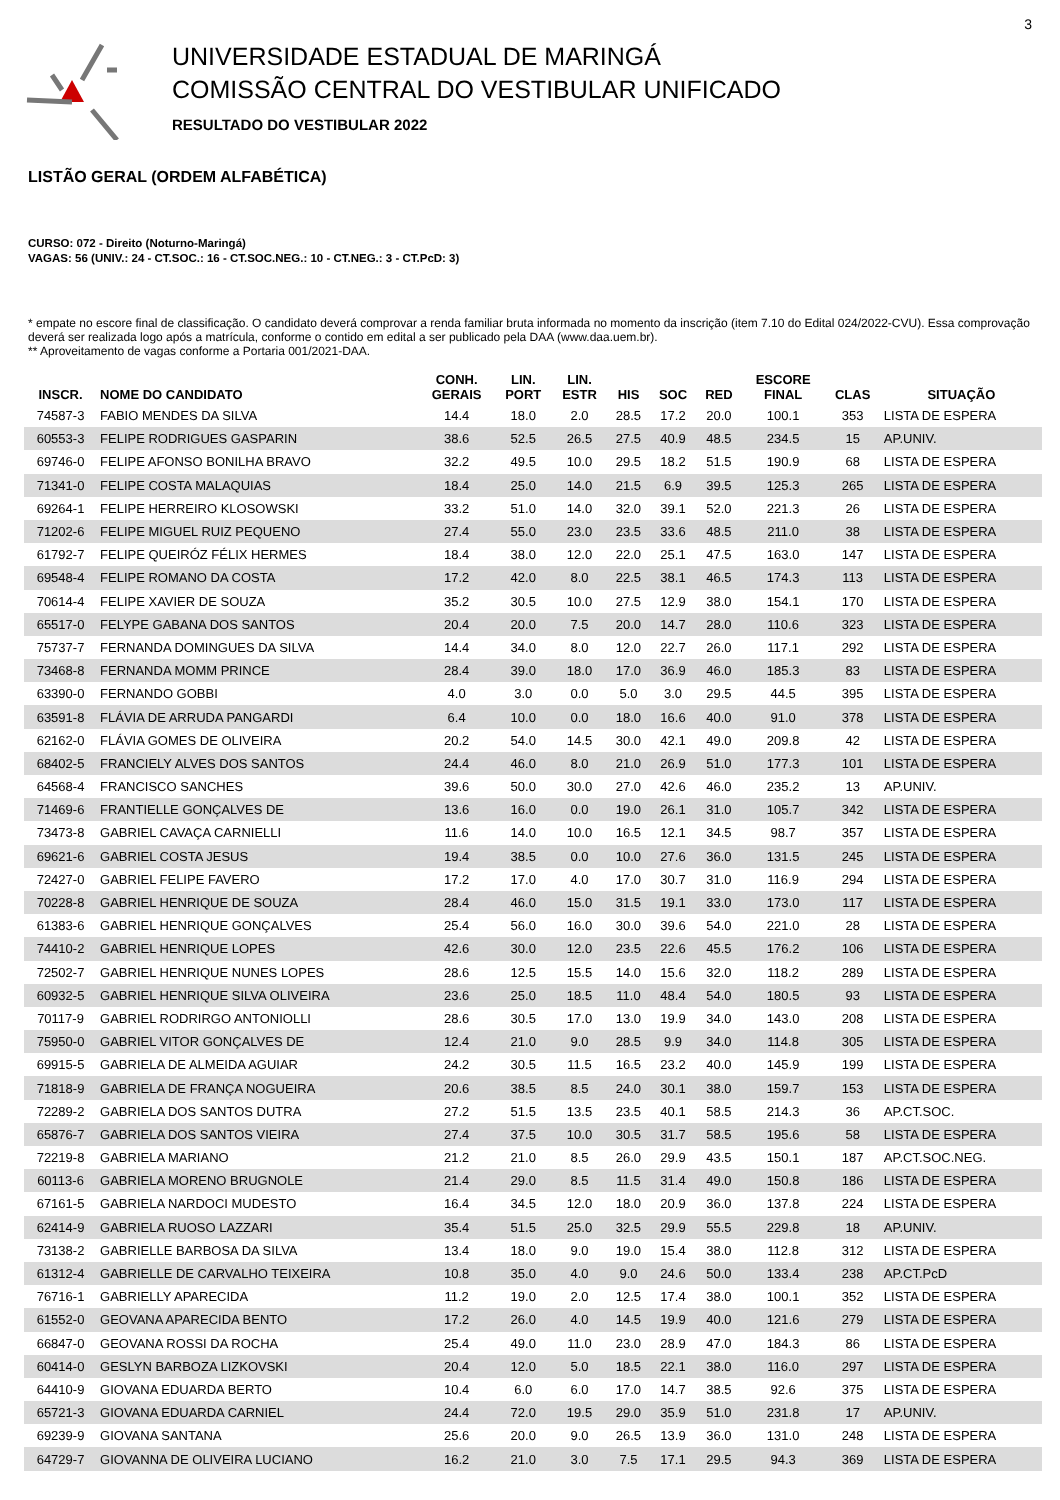3
UNIVERSIDADE ESTADUAL DE MARINGÁ
COMISSÃO CENTRAL DO VESTIBULAR UNIFICADO
RESULTADO DO VESTIBULAR 2022
LISTÃO GERAL (ORDEM ALFABÉTICA)
CURSO: 072 - Direito (Noturno-Maringá)
VAGAS: 56 (UNIV.: 24 - CT.SOC.: 16 - CT.SOC.NEG.: 10 - CT.NEG.: 3 - CT.PcD: 3)
* empate no escore final de classificação. O candidato deverá comprovar a renda familiar bruta informada no momento da inscrição (item 7.10 do Edital 024/2022-CVU). Essa comprovação deverá ser realizada logo após a matrícula, conforme o contido em edital a ser publicado pela DAA (www.daa.uem.br).
** Aproveitamento de vagas conforme a Portaria 001/2021-DAA.
| INSCR. | NOME DO CANDIDATO | CONH. GERAIS | LIN. PORT | LIN. ESTR | HIS | SOC | RED | ESCORE FINAL | CLAS | SITUAÇÃO |
| --- | --- | --- | --- | --- | --- | --- | --- | --- | --- | --- |
| 74587-3 | FABIO MENDES DA SILVA | 14.4 | 18.0 | 2.0 | 28.5 | 17.2 | 20.0 | 100.1 | 353 | LISTA DE ESPERA |
| 60553-3 | FELIPE RODRIGUES GASPARIN | 38.6 | 52.5 | 26.5 | 27.5 | 40.9 | 48.5 | 234.5 | 15 | AP.UNIV. |
| 69746-0 | FELIPE AFONSO BONILHA BRAVO | 32.2 | 49.5 | 10.0 | 29.5 | 18.2 | 51.5 | 190.9 | 68 | LISTA DE ESPERA |
| 71341-0 | FELIPE COSTA MALAQUIAS | 18.4 | 25.0 | 14.0 | 21.5 | 6.9 | 39.5 | 125.3 | 265 | LISTA DE ESPERA |
| 69264-1 | FELIPE HERREIRO KLOSOWSKI | 33.2 | 51.0 | 14.0 | 32.0 | 39.1 | 52.0 | 221.3 | 26 | LISTA DE ESPERA |
| 71202-6 | FELIPE MIGUEL RUIZ PEQUENO | 27.4 | 55.0 | 23.0 | 23.5 | 33.6 | 48.5 | 211.0 | 38 | LISTA DE ESPERA |
| 61792-7 | FELIPE QUEIRÓZ FÉLIX HERMES | 18.4 | 38.0 | 12.0 | 22.0 | 25.1 | 47.5 | 163.0 | 147 | LISTA DE ESPERA |
| 69548-4 | FELIPE ROMANO DA COSTA | 17.2 | 42.0 | 8.0 | 22.5 | 38.1 | 46.5 | 174.3 | 113 | LISTA DE ESPERA |
| 70614-4 | FELIPE XAVIER DE SOUZA | 35.2 | 30.5 | 10.0 | 27.5 | 12.9 | 38.0 | 154.1 | 170 | LISTA DE ESPERA |
| 65517-0 | FELYPE GABANA DOS SANTOS | 20.4 | 20.0 | 7.5 | 20.0 | 14.7 | 28.0 | 110.6 | 323 | LISTA DE ESPERA |
| 75737-7 | FERNANDA DOMINGUES DA SILVA | 14.4 | 34.0 | 8.0 | 12.0 | 22.7 | 26.0 | 117.1 | 292 | LISTA DE ESPERA |
| 73468-8 | FERNANDA MOMM PRINCE | 28.4 | 39.0 | 18.0 | 17.0 | 36.9 | 46.0 | 185.3 | 83 | LISTA DE ESPERA |
| 63390-0 | FERNANDO GOBBI | 4.0 | 3.0 | 0.0 | 5.0 | 3.0 | 29.5 | 44.5 | 395 | LISTA DE ESPERA |
| 63591-8 | FLÁVIA DE ARRUDA PANGARDI | 6.4 | 10.0 | 0.0 | 18.0 | 16.6 | 40.0 | 91.0 | 378 | LISTA DE ESPERA |
| 62162-0 | FLÁVIA GOMES DE OLIVEIRA | 20.2 | 54.0 | 14.5 | 30.0 | 42.1 | 49.0 | 209.8 | 42 | LISTA DE ESPERA |
| 68402-5 | FRANCIELY ALVES DOS SANTOS | 24.4 | 46.0 | 8.0 | 21.0 | 26.9 | 51.0 | 177.3 | 101 | LISTA DE ESPERA |
| 64568-4 | FRANCISCO SANCHES | 39.6 | 50.0 | 30.0 | 27.0 | 42.6 | 46.0 | 235.2 | 13 | AP.UNIV. |
| 71469-6 | FRANTIELLE GONÇALVES DE | 13.6 | 16.0 | 0.0 | 19.0 | 26.1 | 31.0 | 105.7 | 342 | LISTA DE ESPERA |
| 73473-8 | GABRIEL CAVAÇA CARNIELLI | 11.6 | 14.0 | 10.0 | 16.5 | 12.1 | 34.5 | 98.7 | 357 | LISTA DE ESPERA |
| 69621-6 | GABRIEL COSTA JESUS | 19.4 | 38.5 | 0.0 | 10.0 | 27.6 | 36.0 | 131.5 | 245 | LISTA DE ESPERA |
| 72427-0 | GABRIEL FELIPE FAVERO | 17.2 | 17.0 | 4.0 | 17.0 | 30.7 | 31.0 | 116.9 | 294 | LISTA DE ESPERA |
| 70228-8 | GABRIEL HENRIQUE DE SOUZA | 28.4 | 46.0 | 15.0 | 31.5 | 19.1 | 33.0 | 173.0 | 117 | LISTA DE ESPERA |
| 61383-6 | GABRIEL HENRIQUE GONÇALVES | 25.4 | 56.0 | 16.0 | 30.0 | 39.6 | 54.0 | 221.0 | 28 | LISTA DE ESPERA |
| 74410-2 | GABRIEL HENRIQUE LOPES | 42.6 | 30.0 | 12.0 | 23.5 | 22.6 | 45.5 | 176.2 | 106 | LISTA DE ESPERA |
| 72502-7 | GABRIEL HENRIQUE NUNES LOPES | 28.6 | 12.5 | 15.5 | 14.0 | 15.6 | 32.0 | 118.2 | 289 | LISTA DE ESPERA |
| 60932-5 | GABRIEL HENRIQUE SILVA OLIVEIRA | 23.6 | 25.0 | 18.5 | 11.0 | 48.4 | 54.0 | 180.5 | 93 | LISTA DE ESPERA |
| 70117-9 | GABRIEL RODRIRGO ANTONIOLLI | 28.6 | 30.5 | 17.0 | 13.0 | 19.9 | 34.0 | 143.0 | 208 | LISTA DE ESPERA |
| 75950-0 | GABRIEL VITOR GONÇALVES DE | 12.4 | 21.0 | 9.0 | 28.5 | 9.9 | 34.0 | 114.8 | 305 | LISTA DE ESPERA |
| 69915-5 | GABRIELA DE ALMEIDA AGUIAR | 24.2 | 30.5 | 11.5 | 16.5 | 23.2 | 40.0 | 145.9 | 199 | LISTA DE ESPERA |
| 71818-9 | GABRIELA DE FRANÇA NOGUEIRA | 20.6 | 38.5 | 8.5 | 24.0 | 30.1 | 38.0 | 159.7 | 153 | LISTA DE ESPERA |
| 72289-2 | GABRIELA DOS SANTOS DUTRA | 27.2 | 51.5 | 13.5 | 23.5 | 40.1 | 58.5 | 214.3 | 36 | AP.CT.SOC. |
| 65876-7 | GABRIELA DOS SANTOS VIEIRA | 27.4 | 37.5 | 10.0 | 30.5 | 31.7 | 58.5 | 195.6 | 58 | LISTA DE ESPERA |
| 72219-8 | GABRIELA MARIANO | 21.2 | 21.0 | 8.5 | 26.0 | 29.9 | 43.5 | 150.1 | 187 | AP.CT.SOC.NEG. |
| 60113-6 | GABRIELA MORENO BRUGNOLE | 21.4 | 29.0 | 8.5 | 11.5 | 31.4 | 49.0 | 150.8 | 186 | LISTA DE ESPERA |
| 67161-5 | GABRIELA NARDOCI MUDESTO | 16.4 | 34.5 | 12.0 | 18.0 | 20.9 | 36.0 | 137.8 | 224 | LISTA DE ESPERA |
| 62414-9 | GABRIELA RUOSO LAZZARI | 35.4 | 51.5 | 25.0 | 32.5 | 29.9 | 55.5 | 229.8 | 18 | AP.UNIV. |
| 73138-2 | GABRIELLE BARBOSA DA SILVA | 13.4 | 18.0 | 9.0 | 19.0 | 15.4 | 38.0 | 112.8 | 312 | LISTA DE ESPERA |
| 61312-4 | GABRIELLE DE CARVALHO TEIXEIRA | 10.8 | 35.0 | 4.0 | 9.0 | 24.6 | 50.0 | 133.4 | 238 | AP.CT.PcD |
| 76716-1 | GABRIELLY APARECIDA | 11.2 | 19.0 | 2.0 | 12.5 | 17.4 | 38.0 | 100.1 | 352 | LISTA DE ESPERA |
| 61552-0 | GEOVANA APARECIDA BENTO | 17.2 | 26.0 | 4.0 | 14.5 | 19.9 | 40.0 | 121.6 | 279 | LISTA DE ESPERA |
| 66847-0 | GEOVANA ROSSI DA ROCHA | 25.4 | 49.0 | 11.0 | 23.0 | 28.9 | 47.0 | 184.3 | 86 | LISTA DE ESPERA |
| 60414-0 | GESLYN BARBOZA LIZKOVSKI | 20.4 | 12.0 | 5.0 | 18.5 | 22.1 | 38.0 | 116.0 | 297 | LISTA DE ESPERA |
| 64410-9 | GIOVANA EDUARDA BERTO | 10.4 | 6.0 | 6.0 | 17.0 | 14.7 | 38.5 | 92.6 | 375 | LISTA DE ESPERA |
| 65721-3 | GIOVANA EDUARDA CARNIEL | 24.4 | 72.0 | 19.5 | 29.0 | 35.9 | 51.0 | 231.8 | 17 | AP.UNIV. |
| 69239-9 | GIOVANA SANTANA | 25.6 | 20.0 | 9.0 | 26.5 | 13.9 | 36.0 | 131.0 | 248 | LISTA DE ESPERA |
| 64729-7 | GIOVANNA DE OLIVEIRA LUCIANO | 16.2 | 21.0 | 3.0 | 7.5 | 17.1 | 29.5 | 94.3 | 369 | LISTA DE ESPERA |